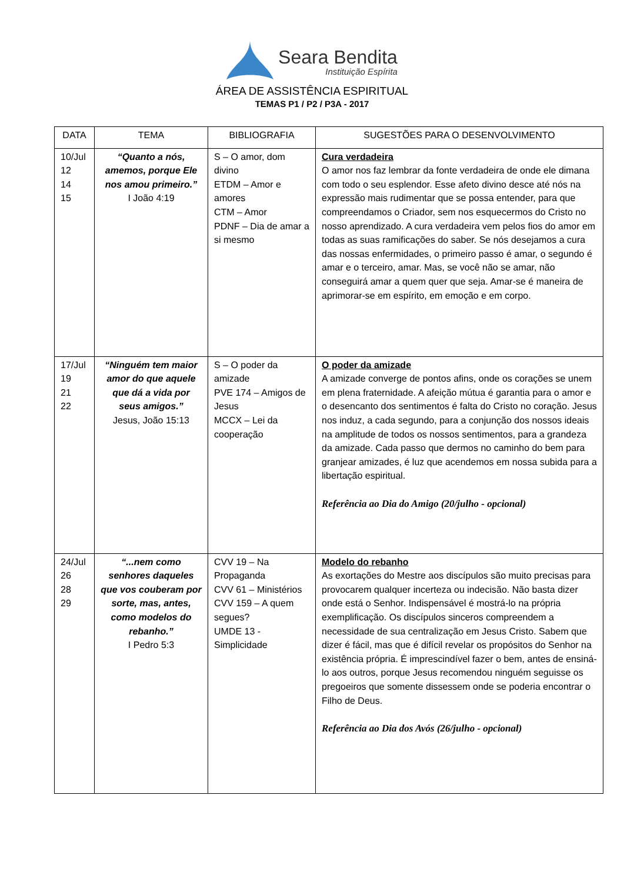Seara Bendita
Instituição Espírita
ÁREA DE ASSISTÊNCIA ESPIRITUAL
TEMAS P1 / P2 / P3A - 2017
| DATA | TEMA | BIBLIOGRAFIA | SUGESTÕES PARA O DESENVOLVIMENTO |
| 10/Jul 12 14 15 | “Quanto a nós, amemos, porque Ele nos amou primeiro.” I João 4:19 | S – O amor, dom divino ETDM – Amor e amores CTM – Amor PDNF – Dia de amar a si mesmo | Cura verdadeira O amor nos faz lembrar da fonte verdadeira de onde ele dimana com todo o seu esplendor. Esse afeto divino desce até nós na expressão mais rudimentar que se possa entender, para que compreendamos o Criador, sem nos esquecermos do Cristo no nosso aprendizado. A cura verdadeira vem pelos fios do amor em todas as suas ramificações do saber. Se nós desejamos a cura das nossas enfermidades, o primeiro passo é amar, o segundo é amar e o terceiro, amar. Mas, se você não se amar, não conseguirá amar a quem quer que seja. Amar-se é maneira de aprimorar-se em espírito, em emoção e em corpo. |
| 17/Jul 19 21 22 | “Ninguém tem maior amor do que aquele que dá a vida por seus amigos.” Jesus, João 15:13 | S – O poder da amizade PVE 174 – Amigos de Jesus MCCX – Lei da cooperação | O poder da amizade A amizade converge de pontos afins, onde os corações se unem em plena fraternidade. A afeição mútua é garantia para o amor e o desencanto dos sentimentos é falta do Cristo no coração. Jesus nos induz, a cada segundo, para a conjunção dos nossos ideais na amplitude de todos os nossos sentimentos, para a grandeza da amizade. Cada passo que dermos no caminho do bem para granjear amizades, é luz que acendemos em nossa subida para a libertação espiritual. Referência ao Dia do Amigo (20/julho - opcional) |
| 24/Jul 26 28 29 | “...nem como senhores daqueles que vos couberam por sorte, mas, antes, como modelos do rebanho.” I Pedro 5:3 | CVV 19 – Na Propaganda CVV 61 – Ministérios CVV 159 – A quem segues? UMDE 13 - Simplicidade | Modelo do rebanho As exortações do Mestre aos discípulos são muito precisas para provocarem qualquer incerteza ou indecisão. Não basta dizer onde está o Senhor. Indispensável é mostrá-lo na própria exemplificação. Os discípulos sinceros compreendem a necessidade de sua centralização em Jesus Cristo. Sabem que dizer é fácil, mas que é difícil revelar os propósitos do Senhor na existência própria. É imprescindível fazer o bem, antes de ensiná-lo aos outros, porque Jesus recomendou ninguém seguisse os pregoeiros que somente dissessem onde se poderia encontrar o Filho de Deus. Referência ao Dia dos Avós (26/julho - opcional) |